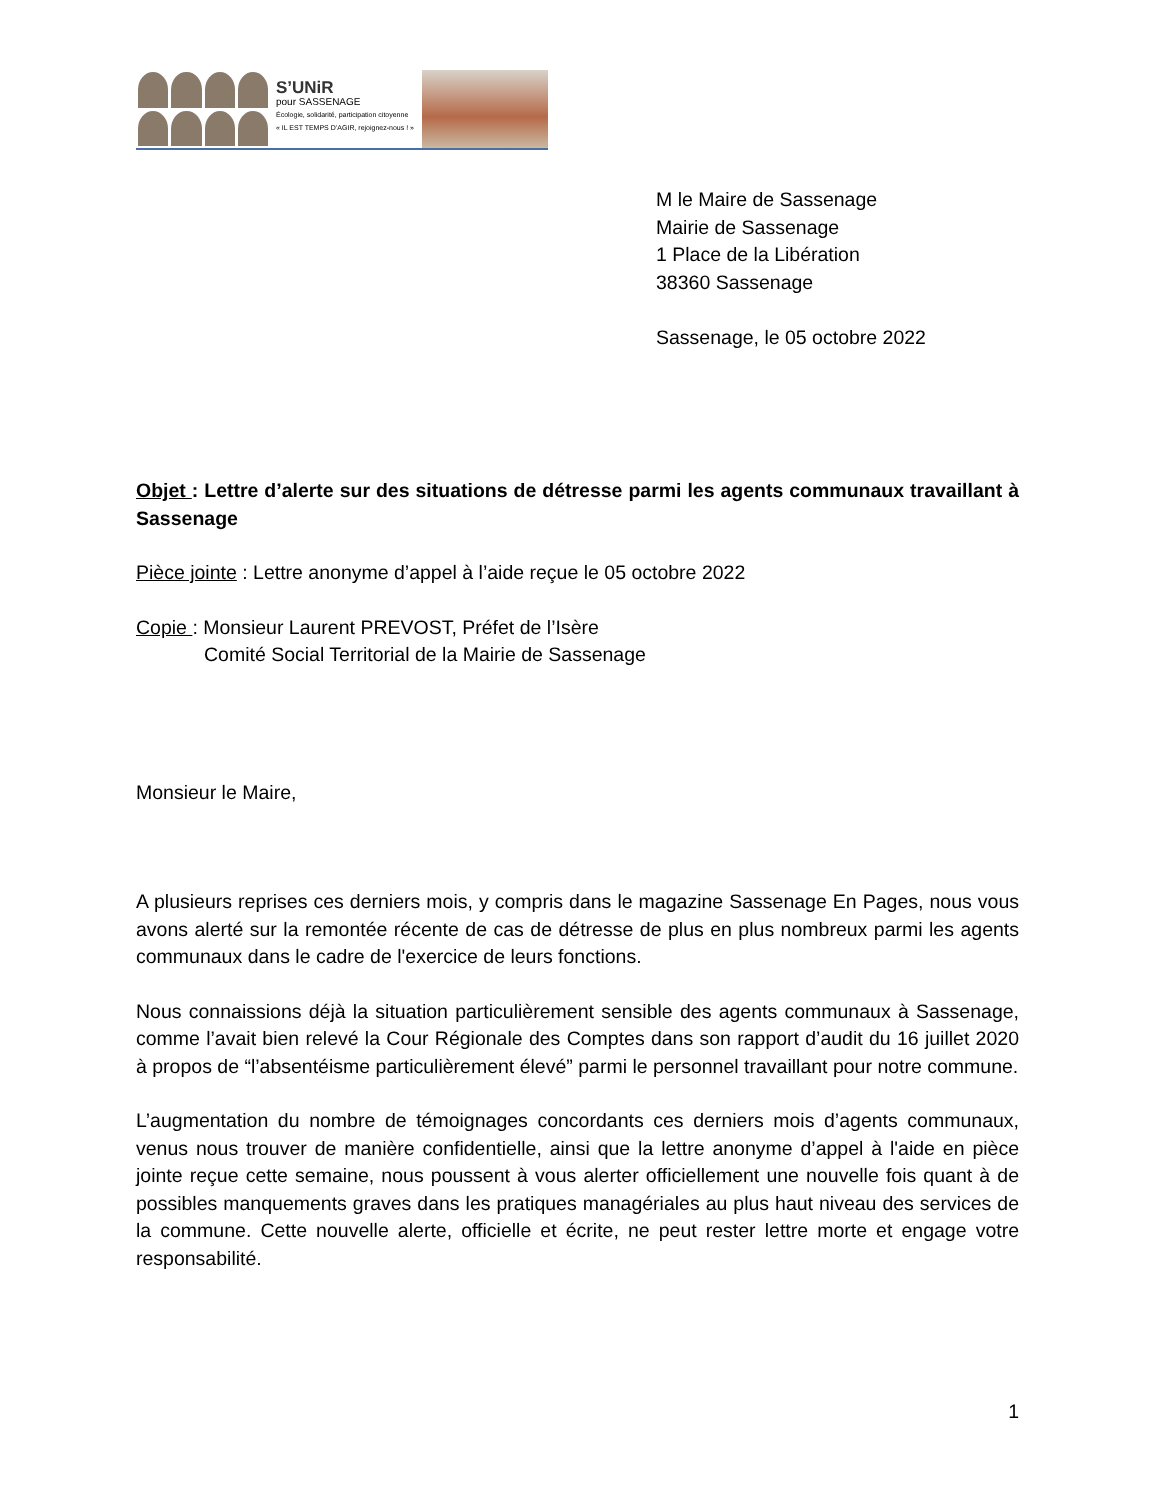S’UNiR
pour SASSENAGE
Écologie, solidarité, participation citoyenne
« IL EST TEMPS D’AGIR, rejoignez-nous ! »
M le Maire de Sassenage
Mairie de Sassenage
1 Place de la Libération
38360 Sassenage
Sassenage, le 05 octobre 2022
Objet : Lettre d’alerte sur des situations de détresse parmi les agents communaux travaillant à Sassenage
Pièce jointe : Lettre anonyme d’appel à l’aide reçue le 05 octobre 2022
Copie : Monsieur Laurent PREVOST, Préfet de l’Isère
Comité Social Territorial de la Mairie de Sassenage
Monsieur le Maire,
A plusieurs reprises ces derniers mois, y compris dans le magazine Sassenage En Pages, nous vous avons alerté sur la remontée récente de cas de détresse de plus en plus nombreux parmi les agents communaux dans le cadre de l'exercice de leurs fonctions.
Nous connaissions déjà la situation particulièrement sensible des agents communaux à Sassenage, comme l’avait bien relevé la Cour Régionale des Comptes dans son rapport d’audit du 16 juillet 2020 à propos de “l’absentéisme particulièrement élevé” parmi le personnel travaillant pour notre commune.
L’augmentation du nombre de témoignages concordants ces derniers mois d’agents communaux, venus nous trouver de manière confidentielle, ainsi que la lettre anonyme d’appel à l'aide en pièce jointe reçue cette semaine, nous poussent à vous alerter officiellement une nouvelle fois quant à de possibles manquements graves dans les pratiques managériales au plus haut niveau des services de la commune. Cette nouvelle alerte, officielle et écrite, ne peut rester lettre morte et engage votre responsabilité.
1